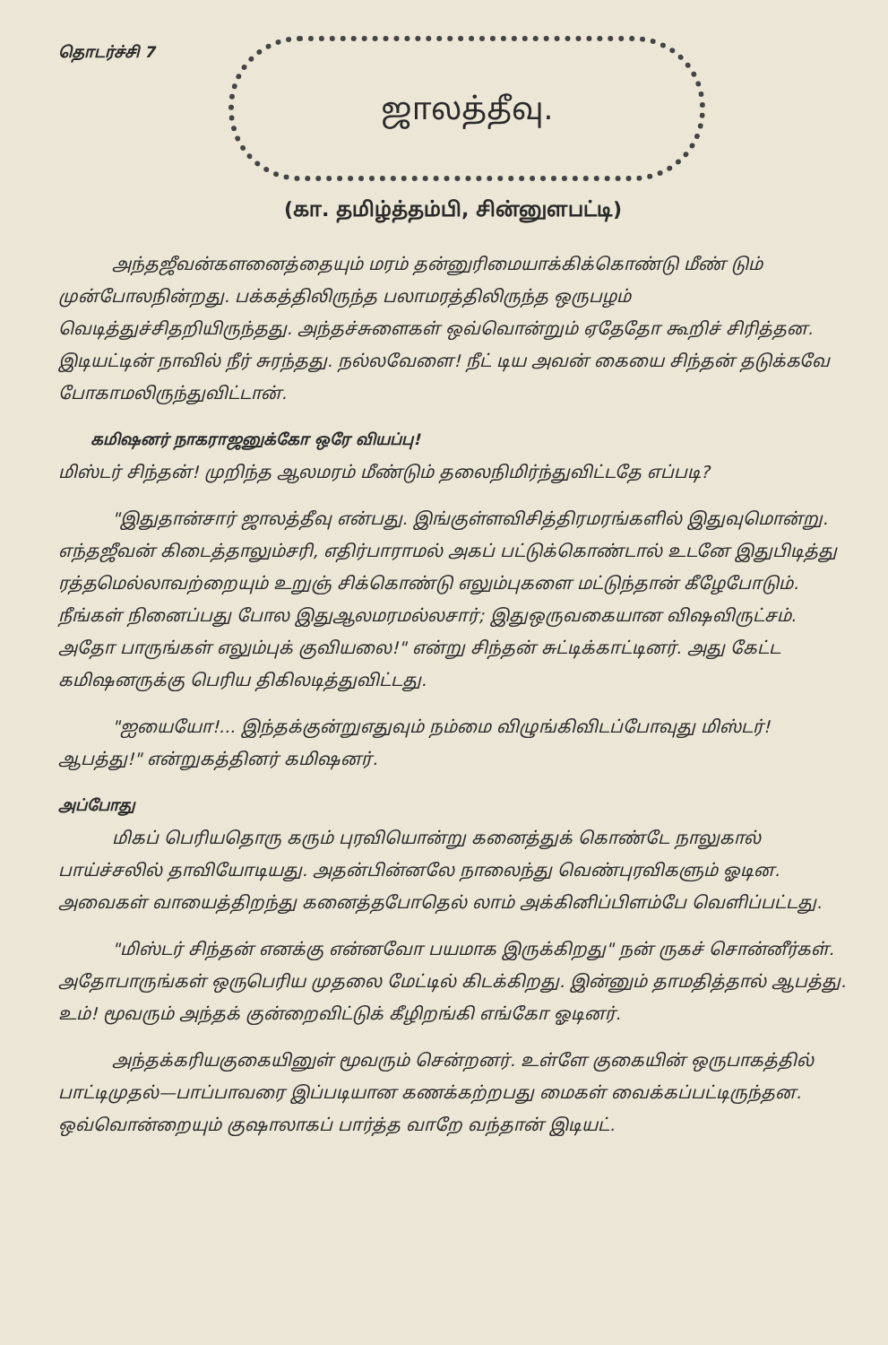தொடர்ச்சி 7
ஜாலத்தீவு.
(கா. தமிழ்த்தம்பி, சின்னுளபட்டி)
அந்தஜீவன்களனைத்தையும் மரம் தன்னுரிமையாக்கிக்கொண்டு மீண் டும் முன்போலநின்றது. பக்கத்திலிருந்த பலாமரத்திலிருந்த ஒருபழம் வெடித்துச்சிதறியிருந்தது. அந்தச்சுளைகள் ஒவ்வொன்றும் ஏதேதோ கூறிச் சிரித்தன. இடியட்டின் நாவில் நீர் சுரந்தது. நல்லவேளை! நீட் டிய அவன் கையை சிந்தன் தடுக்கவே போகாமலிருந்துவிட்டான்.
கமிஷனர் நாகராஜனுக்கோ ஒரே வியப்பு!
மிஸ்டர் சிந்தன்! முறிந்த ஆலமரம் மீண்டும் தலைநிமிர்ந்துவிட்டதே எப்படி?
"இதுதான்சார் ஜாலத்தீவு என்பது. இங்குள்ளவிசித்திரமரங்களில் இதுவுமொன்று. எந்தஜீவன் கிடைத்தாலும்சரி, எதிர்பாராமல் அகப் பட்டுக்கொண்டால் உடனே இதுபிடித்து ரத்தமெல்லாவற்றையும் உறுஞ் சிக்கொண்டு எலும்புகளை மட்டுந்தான் கீழேபோடும். நீங்கள் நினைப்பது போல இதுஆலமரமல்லசார்; இதுஒருவகையான விஷவிருட்சம். அதோ பாருங்கள் எலும்புக் குவியலை!" என்று சிந்தன் சுட்டிக்காட்டினர். அது கேட்ட கமிஷனருக்கு பெரிய திகிலடித்துவிட்டது.
"ஐயையோ!... இந்தக்குன்றுஎதுவும் நம்மை விழுங்கிவிடப்போவுது மிஸ்டர்! ஆபத்து!" என்றுகத்தினர் கமிஷனர்.
அப்போது
மிகப் பெரியதொரு கரும் புரவியொன்று கனைத்துக் கொண்டே நாலுகால் பாய்ச்சலில் தாவியோடியது. அதன்பின்னலே நாலைந்து வெண்புரவிகளும் ஓடின. அவைகள் வாயைத்திறந்து கனைத்தபோதெல் லாம் அக்கினிப்பிளம்பே வெளிப்பட்டது.
"மிஸ்டர் சிந்தன் எனக்கு என்னவோ பயமாக இருக்கிறது" நன் ருகச் சொன்னீர்கள். அதோபாருங்கள் ஒருபெரிய முதலை மேட்டில் கிடக்கிறது. இன்னும் தாமதித்தால் ஆபத்து. உம்! மூவரும் அந்தக் குன்றைவிட்டுக் கீழிறங்கி எங்கோ ஓடினர்.
அந்தக்கரியகுகையினுள் மூவரும் சென்றனர். உள்ளே குகையின் ஒருபாகத்தில் பாட்டிமுதல்—பாப்பாவரை இப்படியான கணக்கற்றபது மைகள் வைக்கப்பட்டிருந்தன. ஒவ்வொன்றையும் குஷாலாகப் பார்த்த வாறே வந்தான் இடியட்.